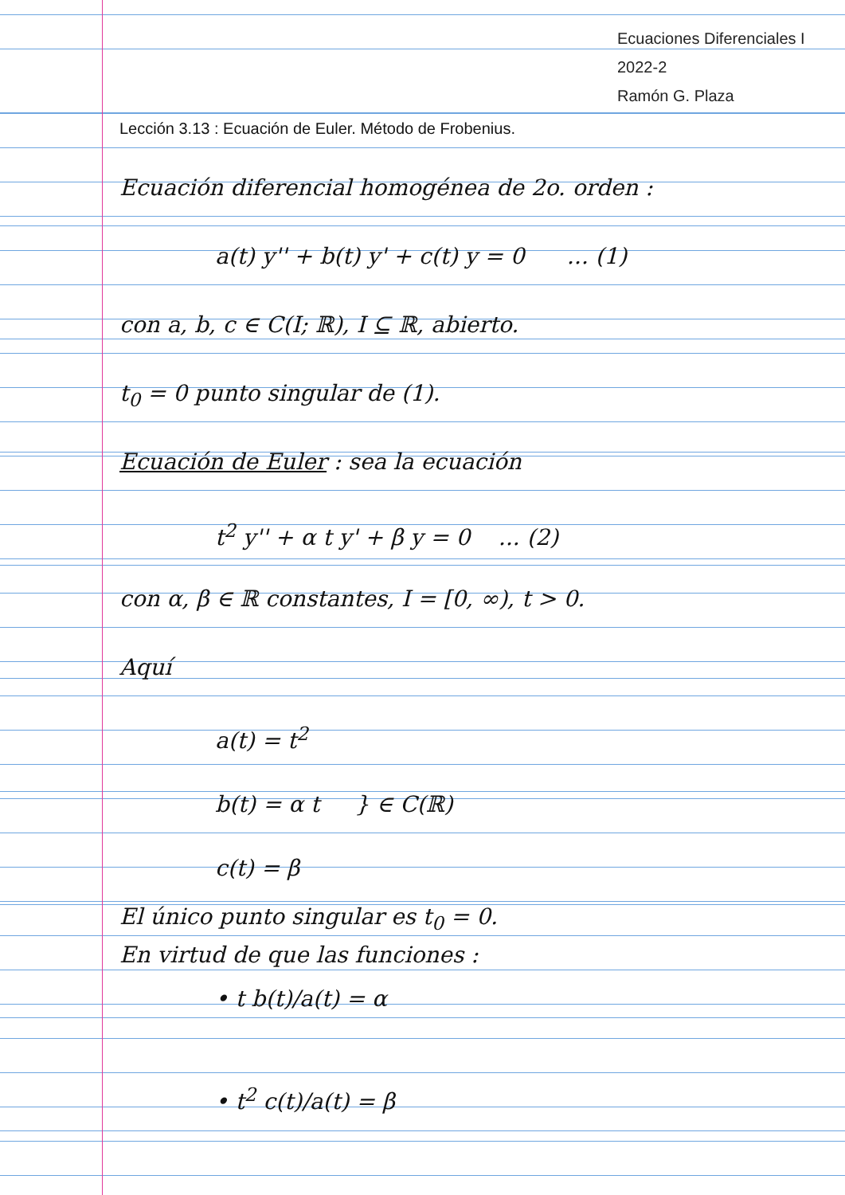Ecuaciones Diferenciales I
2022-2
Ramón G. Plaza
Lección 3.13 : Ecuación de Euler. Método de Frobenius.
Ecuación diferencial homogénea de 2o. orden :
a(t) y'' + b(t) y' + c(t) y = 0 ... (1)
con a, b, c ∈ C(I; ℝ), I ⊆ ℝ, abierto.
t<sub>0</sub> = 0 punto singular de (1).
Ecuación de Euler : sea la ecuación
t<sup>2</sup> y'' + α t y' + β y = 0 ... (2)
con α, β ∈ ℝ constantes, I = [0, ∞), t > 0.
Aquí
a(t) = t<sup>2</sup>
b(t) = α t } ∈ C(ℝ)
c(t) = β
El único punto singular es t<sub>0</sub> = 0.
En virtud de que las funciones :
• t b(t)/a(t) = α
• t<sup>2</sup> c(t)/a(t) = β